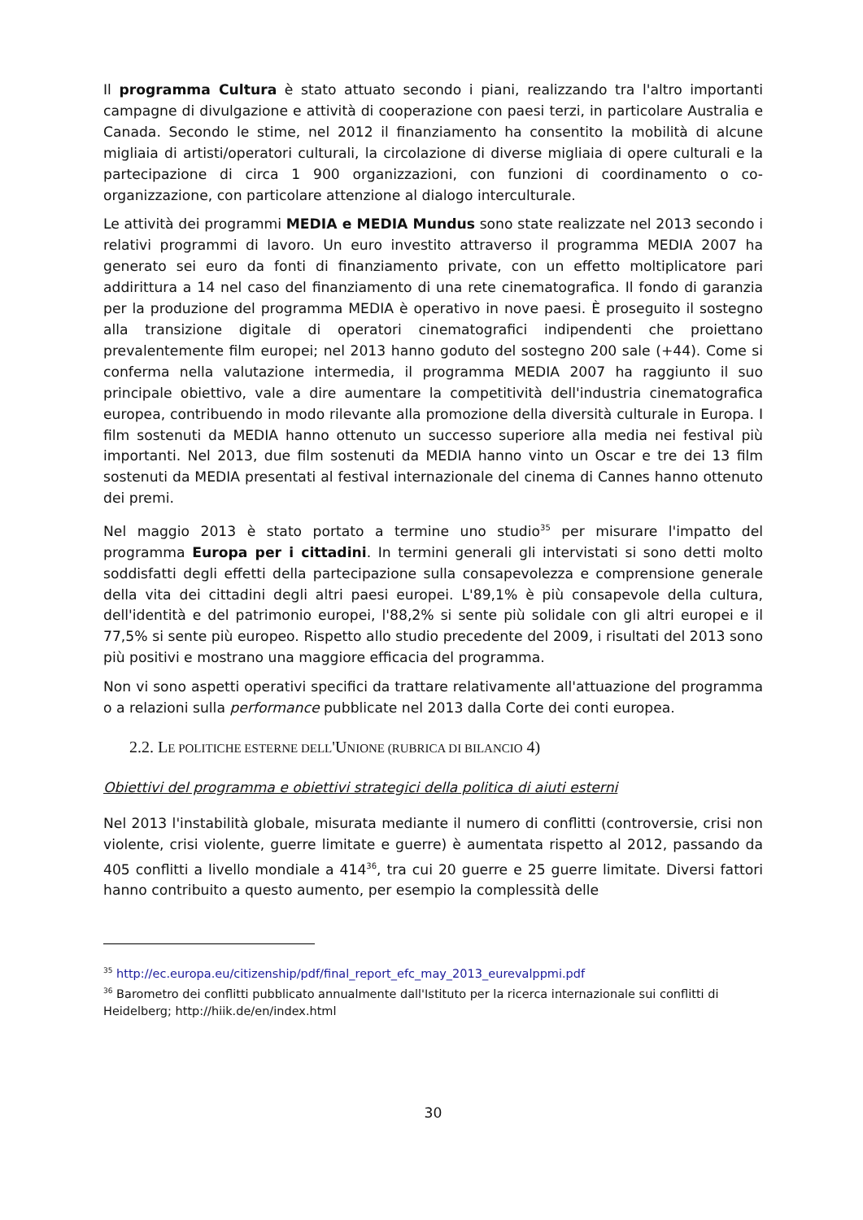Il programma Cultura è stato attuato secondo i piani, realizzando tra l'altro importanti campagne di divulgazione e attività di cooperazione con paesi terzi, in particolare Australia e Canada. Secondo le stime, nel 2012 il finanziamento ha consentito la mobilità di alcune migliaia di artisti/operatori culturali, la circolazione di diverse migliaia di opere culturali e la partecipazione di circa 1 900 organizzazioni, con funzioni di coordinamento o co-organizzazione, con particolare attenzione al dialogo interculturale.
Le attività dei programmi MEDIA e MEDIA Mundus sono state realizzate nel 2013 secondo i relativi programmi di lavoro. Un euro investito attraverso il programma MEDIA 2007 ha generato sei euro da fonti di finanziamento private, con un effetto moltiplicatore pari addirittura a 14 nel caso del finanziamento di una rete cinematografica. Il fondo di garanzia per la produzione del programma MEDIA è operativo in nove paesi. È proseguito il sostegno alla transizione digitale di operatori cinematografici indipendenti che proiettano prevalentemente film europei; nel 2013 hanno goduto del sostegno 200 sale (+44). Come si conferma nella valutazione intermedia, il programma MEDIA 2007 ha raggiunto il suo principale obiettivo, vale a dire aumentare la competitività dell'industria cinematografica europea, contribuendo in modo rilevante alla promozione della diversità culturale in Europa. I film sostenuti da MEDIA hanno ottenuto un successo superiore alla media nei festival più importanti. Nel 2013, due film sostenuti da MEDIA hanno vinto un Oscar e tre dei 13 film sostenuti da MEDIA presentati al festival internazionale del cinema di Cannes hanno ottenuto dei premi.
Nel maggio 2013 è stato portato a termine uno studio<sup>35</sup> per misurare l'impatto del programma Europa per i cittadini. In termini generali gli intervistati si sono detti molto soddisfatti degli effetti della partecipazione sulla consapevolezza e comprensione generale della vita dei cittadini degli altri paesi europei. L'89,1% è più consapevole della cultura, dell'identità e del patrimonio europei, l'88,2% si sente più solidale con gli altri europei e il 77,5% si sente più europeo. Rispetto allo studio precedente del 2009, i risultati del 2013 sono più positivi e mostrano una maggiore efficacia del programma.
Non vi sono aspetti operativi specifici da trattare relativamente all'attuazione del programma o a relazioni sulla performance pubblicate nel 2013 dalla Corte dei conti europea.
2.2. LE POLITICHE ESTERNE DELL'UNIONE (RUBRICA DI BILANCIO 4)
Obiettivi del programma e obiettivi strategici della politica di aiuti esterni
Nel 2013 l'instabilità globale, misurata mediante il numero di conflitti (controversie, crisi non violente, crisi violente, guerre limitate e guerre) è aumentata rispetto al 2012, passando da 405 conflitti a livello mondiale a 414<sup>36</sup>, tra cui 20 guerre e 25 guerre limitate. Diversi fattori hanno contribuito a questo aumento, per esempio la complessità delle
<sup>35</sup> http://ec.europa.eu/citizenship/pdf/final_report_efc_may_2013_eurevalppmi.pdf
<sup>36</sup> Barometro dei conflitti pubblicato annualmente dall'Istituto per la ricerca internazionale sui conflitti di Heidelberg; http://hiik.de/en/index.html
30